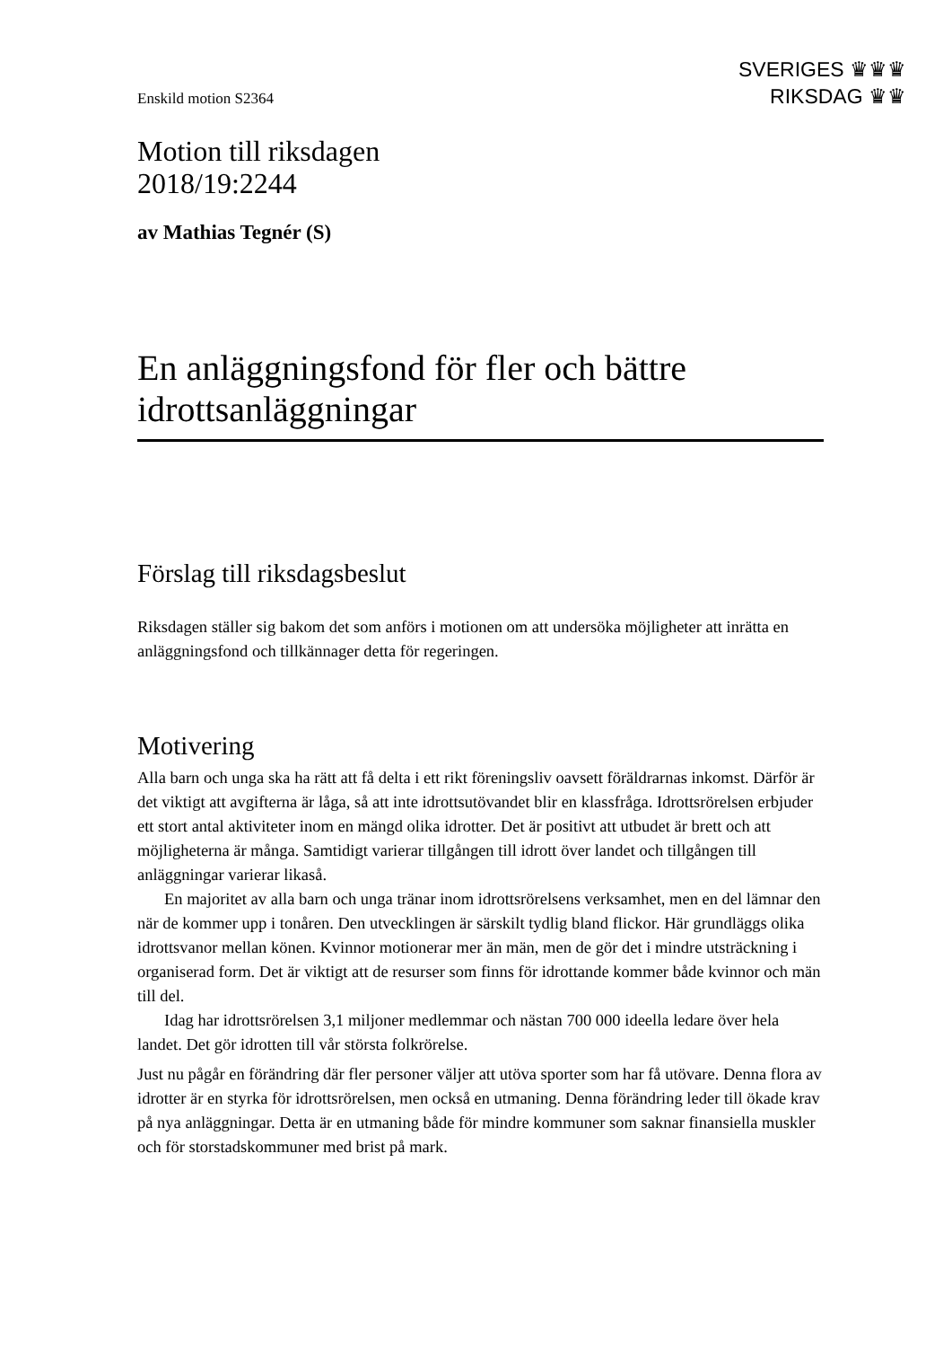SVERIGES ♛♛♛
RIKSDAG ♛♛
Enskild motion S2364
Motion till riksdagen
2018/19:2244
av Mathias Tegnér (S)
En anläggningsfond för fler och bättre idrottsanläggningar
Förslag till riksdagsbeslut
Riksdagen ställer sig bakom det som anförs i motionen om att undersöka möjligheter att inrätta en anläggningsfond och tillkännager detta för regeringen.
Motivering
Alla barn och unga ska ha rätt att få delta i ett rikt föreningsliv oavsett föräldrarnas inkomst. Därför är det viktigt att avgifterna är låga, så att inte idrottsutövandet blir en klassfråga. Idrottsrörelsen erbjuder ett stort antal aktiviteter inom en mängd olika idrotter. Det är positivt att utbudet är brett och att möjligheterna är många. Samtidigt varierar tillgången till idrott över landet och tillgången till anläggningar varierar likaså.
En majoritet av alla barn och unga tränar inom idrottsrörelsens verksamhet, men en del lämnar den när de kommer upp i tonåren. Den utvecklingen är särskilt tydlig bland flickor. Här grundläggs olika idrottsvanor mellan könen. Kvinnor motionerar mer än män, men de gör det i mindre utsträckning i organiserad form. Det är viktigt att de resurser som finns för idrottande kommer både kvinnor och män till del.
Idag har idrottsrörelsen 3,1 miljoner medlemmar och nästan 700 000 ideella ledare över hela landet. Det gör idrotten till vår största folkrörelse.
Just nu pågår en förändring där fler personer väljer att utöva sporter som har få utövare. Denna flora av idrotter är en styrka för idrottsrörelsen, men också en utmaning. Denna förändring leder till ökade krav på nya anläggningar. Detta är en utmaning både för mindre kommuner som saknar finansiella muskler och för storstadskommuner med brist på mark.